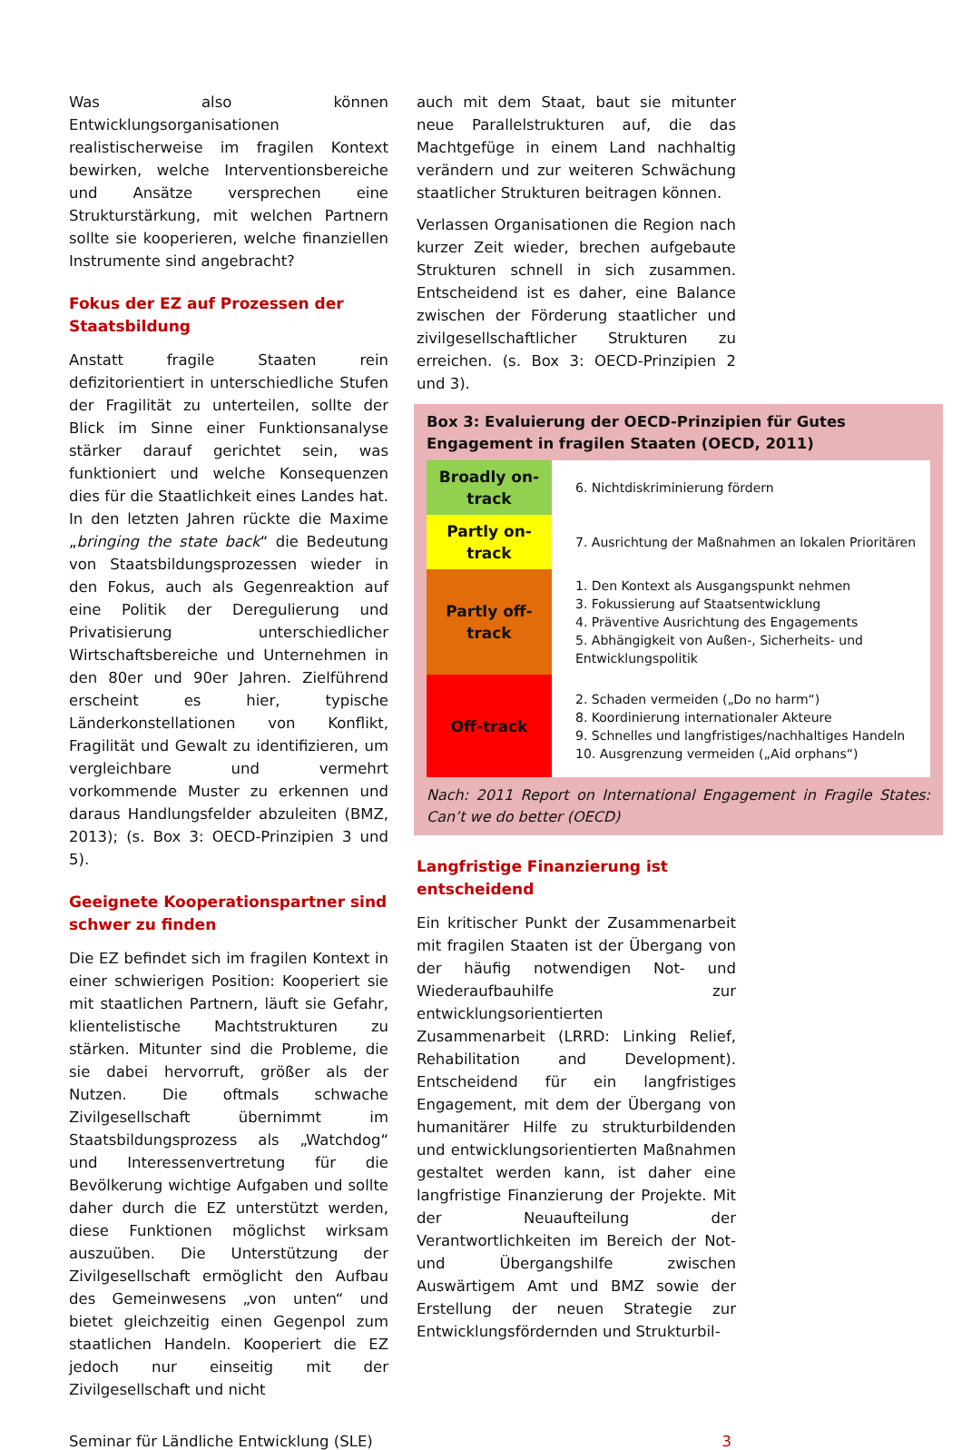Was also können Entwicklungsorganisationen realistischerweise im fragilen Kontext bewirken, welche Interventionsbereiche und Ansätze versprechen eine Strukturstärkung, mit welchen Partnern sollte sie kooperieren, welche finanziellen Instrumente sind angebracht?
Fokus der EZ auf Prozessen der Staatsbildung
Anstatt fragile Staaten rein defizitorientiert in unterschiedliche Stufen der Fragilität zu unterteilen, sollte der Blick im Sinne einer Funktionsanalyse stärker darauf gerichtet sein, was funktioniert und welche Konsequenzen dies für die Staatlichkeit eines Landes hat. In den letzten Jahren rückte die Maxime „bringing the state back“ die Bedeutung von Staatsbildungsprozessen wieder in den Fokus, auch als Gegenreaktion auf eine Politik der Deregulierung und Privatisierung unterschiedlicher Wirtschaftsbereiche und Unternehmen in den 80er und 90er Jahren. Zielführend erscheint es hier, typische Länderkonstellationen von Konflikt, Fragilität und Gewalt zu identifizieren, um vergleichbare und vermehrt vorkommende Muster zu erkennen und daraus Handlungsfelder abzuleiten (BMZ, 2013); (s. Box 3: OECD-Prinzipien 3 und 5).
Geeignete Kooperationspartner sind schwer zu finden
Die EZ befindet sich im fragilen Kontext in einer schwierigen Position: Kooperiert sie mit staatlichen Partnern, läuft sie Gefahr, klientelistische Machtstrukturen zu stärken. Mitunter sind die Probleme, die sie dabei hervorruft, größer als der Nutzen. Die oftmals schwache Zivilgesellschaft übernimmt im Staatsbildungsprozess als „Watchdog“ und Interessenvertretung für die Bevölkerung wichtige Aufgaben und sollte daher durch die EZ unterstützt werden, diese Funktionen möglichst wirksam auszuüben. Die Unterstützung der Zivilgesellschaft ermöglicht den Aufbau des Gemeinwesens „von unten“ und bietet gleichzeitig einen Gegenpol zum staatlichen Handeln. Kooperiert die EZ jedoch nur einseitig mit der Zivilgesellschaft und nicht
auch mit dem Staat, baut sie mitunter neue Parallelstrukturen auf, die das Machtgefüge in einem Land nachhaltig verändern und zur weiteren Schwächung staatlicher Strukturen beitragen können.
Verlassen Organisationen die Region nach kurzer Zeit wieder, brechen aufgebaute Strukturen schnell in sich zusammen. Entscheidend ist es daher, eine Balance zwischen der Förderung staatlicher und zivilgesellschaftlicher Strukturen zu erreichen. (s. Box 3: OECD-Prinzipien 2 und 3).
Box 3: Evaluierung der OECD-Prinzipien für Gutes Engagement in fragilen Staaten (OECD, 2011)
| Broadly on-track | 6. Nichtdiskriminierung fördern |
| Partly on-track | 7. Ausrichtung der Maßnahmen an lokalen Prioritären |
| Partly off-track | 1. Den Kontext als Ausgangspunkt nehmen 3. Fokussierung auf Staatsentwicklung 4. Präventive Ausrichtung des Engagements 5. Abhängigkeit von Außen-, Sicherheits- und Entwicklungspolitik |
| Off-track | 2. Schaden vermeiden („Do no harm“) 8. Koordinierung internationaler Akteure 9. Schnelles und langfristiges/nachhaltiges Handeln 10. Ausgrenzung vermeiden („Aid orphans“) |
Nach: 2011 Report on International Engagement in Fragile States: Can’t we do better (OECD)
Langfristige Finanzierung ist entscheidend
Ein kritischer Punkt der Zusammenarbeit mit fragilen Staaten ist der Übergang von der häufig notwendigen Not- und Wiederaufbauhilfe zur entwicklungsorientierten Zusammenarbeit (LRRD: Linking Relief, Rehabilitation and Development). Entscheidend für ein langfristiges Engagement, mit dem der Übergang von humanitärer Hilfe zu strukturbildenden und entwicklungsorientierten Maßnahmen gestaltet werden kann, ist daher eine langfristige Finanzierung der Projekte. Mit der Neuaufteilung der Verantwortlichkeiten im Bereich der Not- und Übergangshilfe zwischen Auswärtigem Amt und BMZ sowie der Erstellung der neuen Strategie zur Entwicklungsfördernden und Strukturbil-
Seminar für Ländliche Entwicklung (SLE) 3